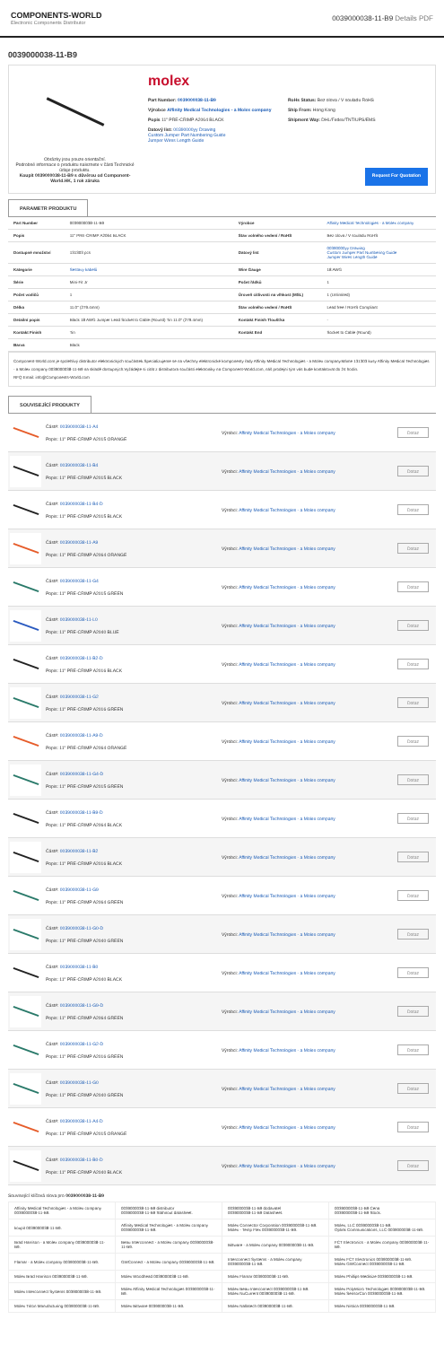COMPONENTS-WORLD
Electronic Components Distributor
0039000038-11-B9 Details PDF
0039000038-11-B9
Obrázky jsou pouze orientační.
Podrobné informace o produktu naleznete v části Technické údaje produktu.
Koupit 0039000038-11-B9 s důvěrou od Component-World.HK, 1 rok záruka
molex
Part Number: 0039000038-11-B9
Výrobce Affinity Medical Technologies - a Molex company
Popis 11" PRE-CRIMP A2064 BLACK
Datový list: 00390000yy Drawing
Custom Jumper Part Numbering Guide
Jumper Wires Length Guide
RoHs Status: Bez olova / V souladu RoHS
Ship From: Hong Kong
Shipment Way: DHL/Fedex/TNT/UPS/EMS
Request For Quotation
PARAMETR PRODUKTU
| Part Number | 0039000038-11-B9 | Výrobce | Affinity Medical Technologies - a Molex company |
| Popis | 11" PRE-CRIMP A2064 BLACK | Stav volného vedení / RoHS | Bez olova / V souladu RoHS |
| Dostupné množství | 131303 pcs | Datový list | 00390000yy Drawing Custom Jumper Part Numbering Guide Jumper Wires Length Guide |
| Kategorie | Sestavy kabelů | Wire Gauge | 18 AWG |
| Série | Mini-Fit Jr | Počet řádků | 1 |
| Počet vodičů | 1 | Úroveň citlivosti na vlhkost (MSL) | 1 (Unlimited) |
| Délka | 11.0" (279.4mm) | Stav volného vedení / RoHS | Lead free / RoHS Compliant |
| Detailní popis | Black 18 AWG Jumper Lead Socket to Cable (Round) Tin 11.0" (279.4mm) | Kontakt Finish Tloušťka | - |
| Kontakt Finish | Tin | Kontakt End | Socket to Cable (Round) |
| Barva | Black | | |
Component-World.com je spolehlivý distributor elektronických součástek.Specializujeme se na všechny elektronické komponenty řady Affinity Medical Technologies - a Molex company.Máme 131303 kusy Affinity Medical Technologies - a Molex company 0039000038-11-B9 na skladě dostupných.Vyžádejte si citát z distributora součástí elektroniky na Component-World.com, náš prodejní tým vás bude kontaktovat do 24 hodin.
RFQ Email: info@Components-World.com
SOUVISEJÍCÍ PRODUKTY
Část#: 0039000038-11-A4
Popis: 11" PRE-CRIMP A2015 ORANGE
Výrobci: Affinity Medical Technologies - a Molex company
Dotaz
Část#: 0039000038-11-B4
Popis: 11" PRE-CRIMP A2015 BLACK
Výrobci: Affinity Medical Technologies - a Molex company
Dotaz
Část#: 0039000038-11-B4-D
Popis: 11" PRE-CRIMP A2015 BLACK
Výrobci: Affinity Medical Technologies - a Molex company
Dotaz
Část#: 0039000038-11-A9
Popis: 11" PRE-CRIMP A2064 ORANGE
Výrobci: Affinity Medical Technologies - a Molex company
Dotaz
Část#: 0039000038-11-G4
Popis: 11" PRE-CRIMP A2015 GREEN
Výrobci: Affinity Medical Technologies - a Molex company
Dotaz
Část#: 0039000038-11-L0
Popis: 11" PRE-CRIMP A2040 BLUE
Výrobci: Affinity Medical Technologies - a Molex company
Dotaz
Část#: 0039000038-11-B2-D
Popis: 11" PRE-CRIMP A2016 BLACK
Výrobci: Affinity Medical Technologies - a Molex company
Dotaz
Část#: 0039000038-11-G2
Popis: 11" PRE-CRIMP A2016 GREEN
Výrobci: Affinity Medical Technologies - a Molex company
Dotaz
Část#: 0039000038-11-A9-D
Popis: 11" PRE-CRIMP A2064 ORANGE
Výrobci: Affinity Medical Technologies - a Molex company
Dotaz
Část#: 0039000038-11-G4-D
Popis: 11" PRE-CRIMP A2015 GREEN
Výrobci: Affinity Medical Technologies - a Molex company
Dotaz
Část#: 0039000038-11-B9-D
Popis: 11" PRE-CRIMP A2064 BLACK
Výrobci: Affinity Medical Technologies - a Molex company
Dotaz
Část#: 0039000038-11-B2
Popis: 11" PRE-CRIMP A2016 BLACK
Výrobci: Affinity Medical Technologies - a Molex company
Dotaz
Část#: 0039000038-11-G9
Popis: 11" PRE-CRIMP A2064 GREEN
Výrobci: Affinity Medical Technologies - a Molex company
Dotaz
Část#: 0039000038-11-G0-D
Popis: 11" PRE-CRIMP A2040 GREEN
Výrobci: Affinity Medical Technologies - a Molex company
Dotaz
Část#: 0039000038-11-B0
Popis: 11" PRE-CRIMP A2040 BLACK
Výrobci: Affinity Medical Technologies - a Molex company
Dotaz
Část#: 0039000038-11-G9-D
Popis: 11" PRE-CRIMP A2064 GREEN
Výrobci: Affinity Medical Technologies - a Molex company
Dotaz
Část#: 0039000038-11-G2-D
Popis: 11" PRE-CRIMP A2016 GREEN
Výrobci: Affinity Medical Technologies - a Molex company
Dotaz
Část#: 0039000038-11-G0
Popis: 11" PRE-CRIMP A2040 GREEN
Výrobci: Affinity Medical Technologies - a Molex company
Dotaz
Část#: 0039000038-11-A4-D
Popis: 11" PRE-CRIMP A2015 ORANGE
Výrobci: Affinity Medical Technologies - a Molex company
Dotaz
Část#: 0039000038-11-B0-D
Popis: 11" PRE-CRIMP A2040 BLACK
Výrobci: Affinity Medical Technologies - a Molex company
Dotaz
Související klíčová slova pro 0039000038-11-B9
| Affinity Medical Technologies - a Molex company 0039000038-11-B9. | 0039000038-11-B9 distributor 0039000038-11-B9 Stáhnout datasheet. | 0039000038-11-B9 dodavatel 0039000038-11-B9 Datasheet. | 0039000038-11-B9 Cena 0039000038-11-B9 Stock. |
| koupit 0039000038-11-B9. | Affinity Medical Technologies - a Molex company 0039000038-11-B9. | Molex Connector Corporation 0039000038-11-B9. Molex - Temp Flex 0039000038-11-B9. | Molex, LLC 0039000038-11-B9. Oplink Communications, LLC 0039000038-11-B9. |
| Brad Harrison - a Molex company 0039000038-11-B9. | Beau Interconnect - a Molex company 0039000038-11-B9. | Bittware - a Molex company 0039000038-11-B9. | FCT Electronics - a Molex company 0039000038-11-B9. |
| Flamar - a Molex company 0039000038-11-B9. | GWConnect - a Molex company 0039000038-11-B9. | Interconnect Systems - a Molex company 0039000038-11-B9. | Molex FCT Electronics 0039000038-11-B9. Molex GWConnect 0039000038-11-B9. |
| Molex Brad Harrison 0039000038-11-B9. | Molex Woodhead 0039000038-11-B9. | Molex Flamar 0039000038-11-B9. | Molex Phillips-Medisize 0039000038-11-B9. |
| Molex Interconnect Systems 0039000038-11-B9. | Molex Affinity Medical Technologies 0039000038-11-B9. | Molex Beau Interconnect 0039000038-11-B9. Molex NuCurrent 0039000038-11-B9. | Molex PolyMicro Technologies 0039000038-11-B9. Molex SensorCon 0039000038-11-B9. |
| Molex Triton Manufacturing 0039000038-11-B9. | Molex Bittware 0039000038-11-B9. | Molex Nallatech 0039000038-11-B9. | Molex Nistica 0039000038-11-B9. |